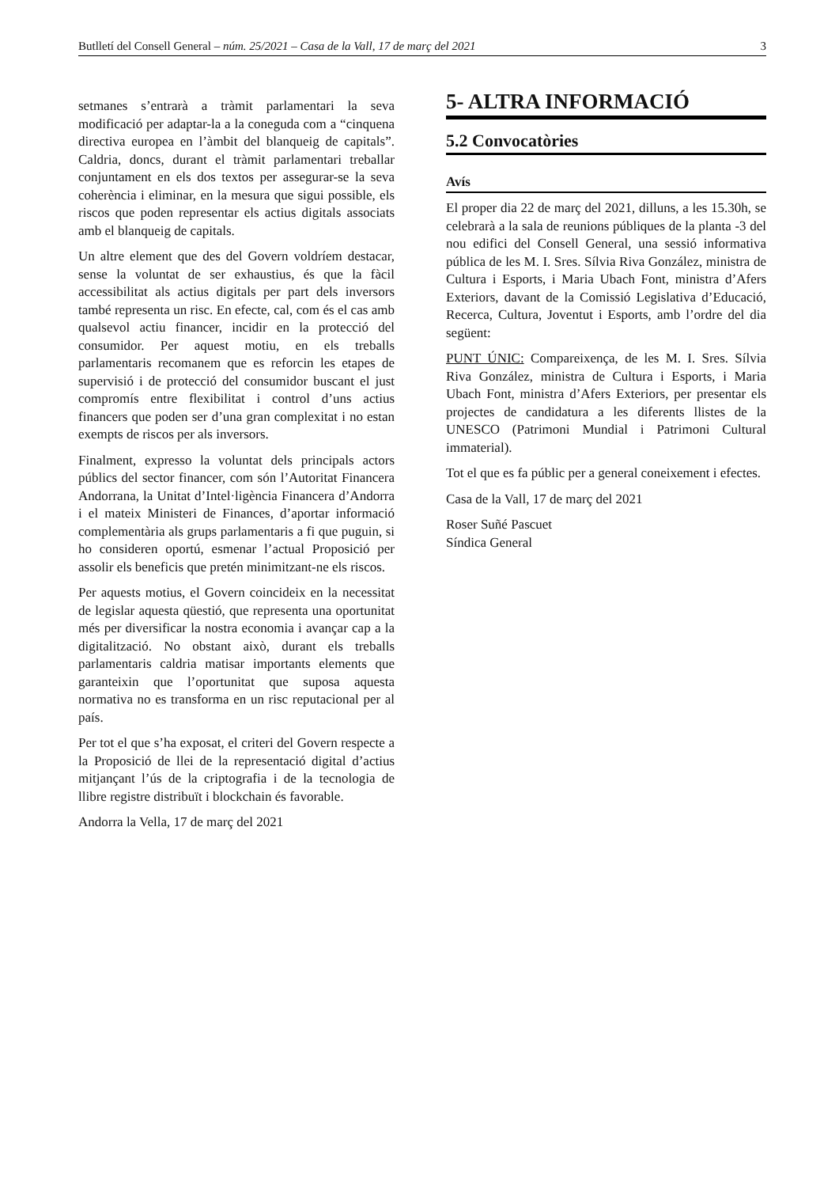Butlletí del Consell General – núm. 25/2021 – Casa de la Vall, 17 de març del 2021 3
setmanes s’entrarà a tràmit parlamentari la seva modificació per adaptar-la a la coneguda com a “cinquena directiva europea en l’àmbit del blanqueig de capitals”. Caldria, doncs, durant el tràmit parlamentari treballar conjuntament en els dos textos per assegurar-se la seva coherència i eliminar, en la mesura que sigui possible, els riscos que poden representar els actius digitals associats amb el blanqueig de capitals.
Un altre element que des del Govern voldríem destacar, sense la voluntat de ser exhaustius, és que la fàcil accessibilitat als actius digitals per part dels inversors també representa un risc. En efecte, cal, com és el cas amb qualsevol actiu financer, incidir en la protecció del consumidor. Per aquest motiu, en els treballs parlamentaris recomanem que es reforcin les etapes de supervisió i de protecció del consumidor buscant el just compromís entre flexibilitat i control d’uns actius financers que poden ser d’una gran complexitat i no estan exempts de riscos per als inversors.
Finalment, expresso la voluntat dels principals actors públics del sector financer, com són l’Autoritat Financera Andorrana, la Unitat d’Intel·ligència Financera d’Andorra i el mateix Ministeri de Finances, d’aportar informació complementària als grups parlamentaris a fi que puguin, si ho consideren oportú, esmenar l’actual Proposició per assolir els beneficis que pretén minimitzant-ne els riscos.
Per aquests motius, el Govern coincideix en la necessitat de legislar aquesta qüestió, que representa una oportunitat més per diversificar la nostra economia i avançar cap a la digitalització. No obstant això, durant els treballs parlamentaris caldria matisar importants elements que garanteixin que l’oportunitat que suposa aquesta normativa no es transforma en un risc reputacional per al país.
Per tot el que s’ha exposat, el criteri del Govern respecte a la Proposició de llei de la representació digital d’actius mitjançant l’ús de la criptografia i de la tecnologia de llibre registre distribuït i blockchain és favorable.
Andorra la Vella, 17 de març del 2021
5- ALTRA INFORMACIÓ
5.2 Convocatòries
Avís
El proper dia 22 de març del 2021, dilluns, a les 15.30h, se celebrarà a la sala de reunions públiques de la planta -3 del nou edifici del Consell General, una sessió informativa pública de les M. I. Sres. Sílvia Riva González, ministra de Cultura i Esports, i Maria Ubach Font, ministra d’Afers Exteriors, davant de la Comissió Legislativa d’Educació, Recerca, Cultura, Joventut i Esports, amb l’ordre del dia següent:
PUNT ÚNIC: Compareixença, de les M. I. Sres. Sílvia Riva González, ministra de Cultura i Esports, i Maria Ubach Font, ministra d’Afers Exteriors, per presentar els projectes de candidatura a les diferents llistes de la UNESCO (Patrimoni Mundial i Patrimoni Cultural immaterial).
Tot el que es fa públic per a general coneixement i efectes.
Casa de la Vall, 17 de març del 2021
Roser Suñé Pascuet
Síndica General